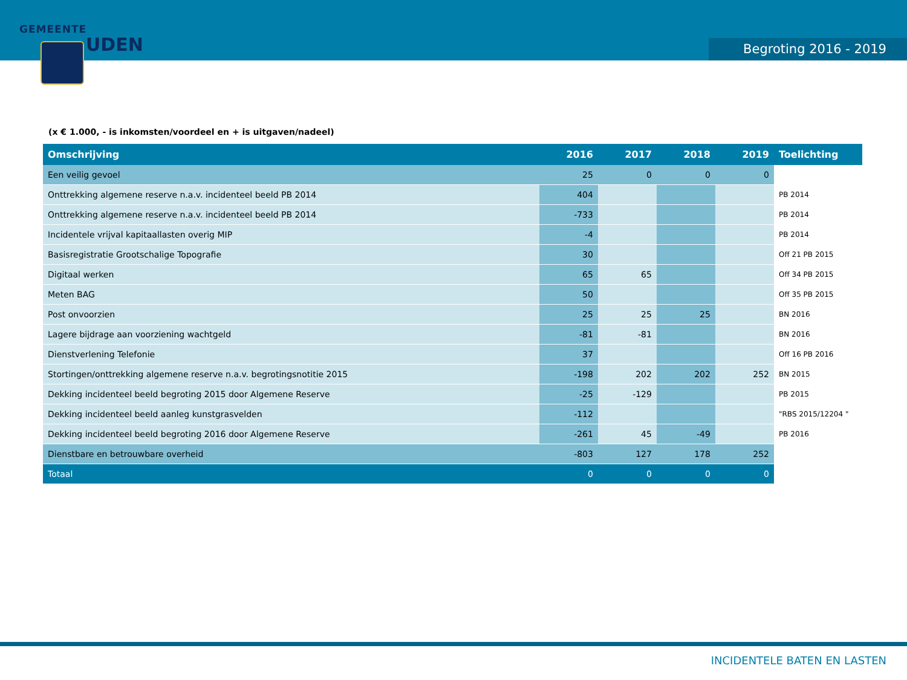GEMEENTE
UDEN
Begroting 2016 - 2019
(x € 1.000, - is inkomsten/voordeel en + is uitgaven/nadeel)
| Omschrijving | 2016 | 2017 | 2018 | 2019 | Toelichting |
| --- | --- | --- | --- | --- | --- |
| Een veilig gevoel | 25 | 0 | 0 | 0 | |
| Onttrekking algemene reserve n.a.v. incidenteel beeld PB 2014 | 404 | | | | PB 2014 |
| Onttrekking algemene reserve n.a.v. incidenteel beeld PB 2014 | -733 | | | | PB 2014 |
| Incidentele vrijval kapitaallasten overig MIP | -4 | | | | PB 2014 |
| Basisregistratie Grootschalige Topografie | 30 | | | | Off 21 PB 2015 |
| Digitaal werken | 65 | 65 | | | Off 34 PB 2015 |
| Meten BAG | 50 | | | | Off 35 PB 2015 |
| Post onvoorzien | 25 | 25 | 25 | | BN 2016 |
| Lagere bijdrage aan voorziening wachtgeld | -81 | -81 | | | BN 2016 |
| Dienstverlening Telefonie | 37 | | | | Off 16 PB 2016 |
| Stortingen/onttrekking algemene reserve n.a.v. begrotingsnotitie 2015 | -198 | 202 | 202 | 252 | BN 2015 |
| Dekking incidenteel beeld begroting 2015 door Algemene Reserve | -25 | -129 | | | PB 2015 |
| Dekking incidenteel beeld aanleg kunstgrasvelden | -112 | | | | "RBS 2015/12204 " |
| Dekking incidenteel beeld begroting 2016 door Algemene Reserve | -261 | 45 | -49 | | PB 2016 |
| Dienstbare en betrouwbare overheid | -803 | 127 | 178 | 252 | |
| Totaal | 0 | 0 | 0 | 0 | |
INCIDENTELE BATEN EN LASTEN